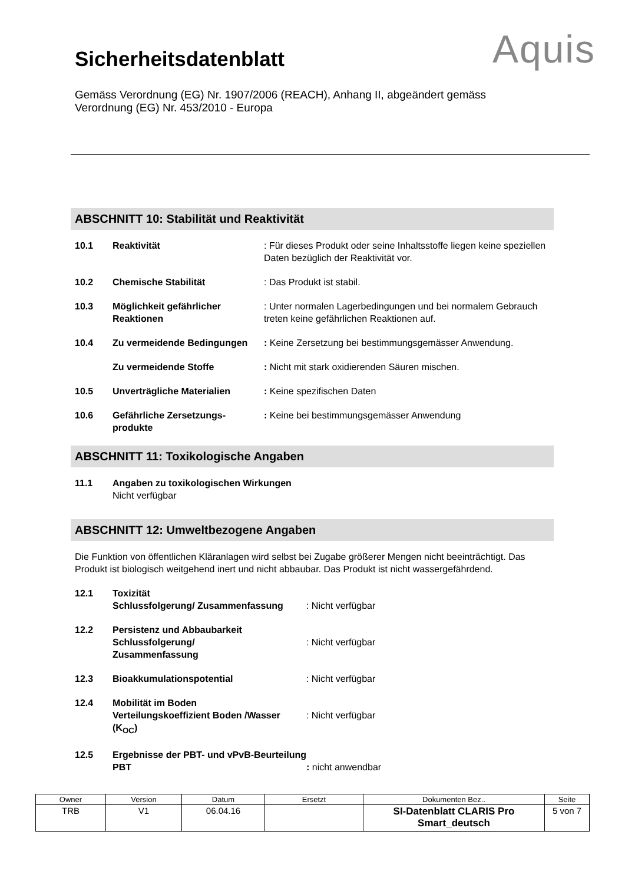Sicherheitsdatenblatt
Aquis
Gemäss Verordnung (EG) Nr. 1907/2006 (REACH), Anhang II, abgeändert gemäss
Verordnung (EG) Nr. 453/2010 - Europa
ABSCHNITT 10: Stabilität und Reaktivität
| 10.1 | Reaktivität | : Für dieses Produkt oder seine Inhaltsstoffe liegen keine speziellen Daten bezüglich der Reaktivität vor. |
| 10.2 | Chemische Stabilität | : Das Produkt ist stabil. |
| 10.3 | Möglichkeit gefährlicher Reaktionen | : Unter normalen Lagerbedingungen und bei normalem Gebrauch treten keine gefährlichen Reaktionen auf. |
| 10.4 | Zu vermeidende Bedingungen | : Keine Zersetzung bei bestimmungsgemässer Anwendung. |
| | Zu vermeidende Stoffe | : Nicht mit stark oxidierenden Säuren mischen. |
| 10.5 | Unverträgliche Materialien | : Keine spezifischen Daten |
| 10.6 | Gefährliche Zersetzungs-produkte | : Keine bei bestimmungsgemässer Anwendung |
ABSCHNITT 11: Toxikologische Angaben
| 11.1 | Angaben zu toxikologischen Wirkungen Nicht verfügbar |
ABSCHNITT 12: Umweltbezogene Angaben
Die Funktion von öffentlichen Kläranlagen wird selbst bei Zugabe größerer Mengen nicht beeinträchtigt. Das Produkt ist biologisch weitgehend inert und nicht abbaubar. Das Produkt ist nicht wassergefährdend.
| 12.1 | Toxizität Schlussfolgerung/ Zusammenfassung | : Nicht verfügbar |
| 12.2 | Persistenz und Abbaubarkeit Schlussfolgerung/ Zusammenfassung | : Nicht verfügbar |
| 12.3 | Bioakkumulationspotential | : Nicht verfügbar |
| 12.4 | Mobilität im Boden Verteilungskoeffizient Boden /Wasser (K<sub>OC</sub>) | : Nicht verfügbar |
| 12.5 | Ergebnisse der PBT- und vPvB-Beurteilung PBT | : nicht anwendbar |
| Owner | Version | Datum | Ersetzt | Dokumenten Bez.. | Seite |
| TRB | V1 | 06.04.16 | | SI-Datenblatt CLARIS Pro Smart_deutsch | 5 von 7 |